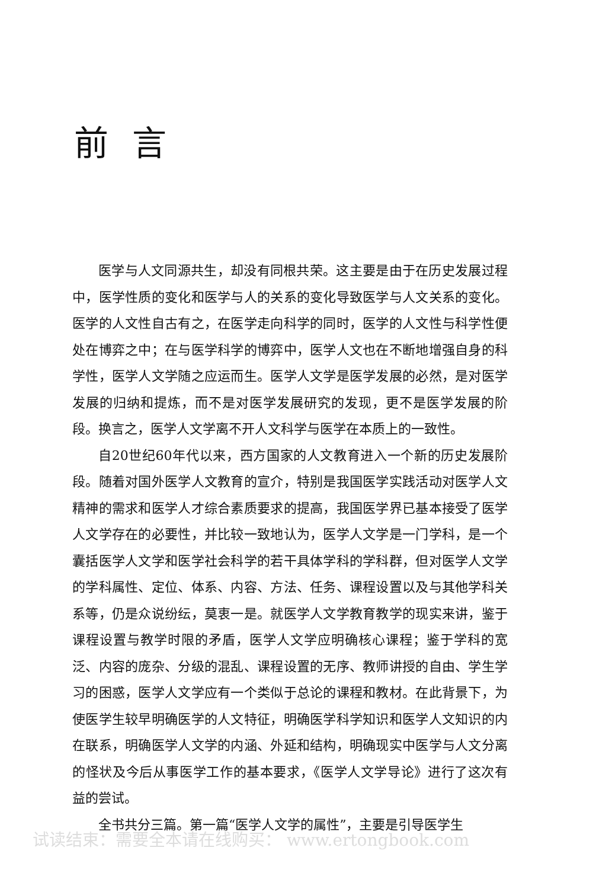前言
医学与人文同源共生，却没有同根共荣。这主要是由于在历史发展过程中，医学性质的变化和医学与人的关系的变化导致医学与人文关系的变化。医学的人文性自古有之，在医学走向科学的同时，医学的人文性与科学性便处在博弈之中；在与医学科学的博弈中，医学人文也在不断地增强自身的科学性，医学人文学随之应运而生。医学人文学是医学发展的必然，是对医学发展的归纳和提炼，而不是对医学发展研究的发现，更不是医学发展的阶段。换言之，医学人文学离不开人文科学与医学在本质上的一致性。
自20世纪60年代以来，西方国家的人文教育进入一个新的历史发展阶段。随着对国外医学人文教育的宣介，特别是我国医学实践活动对医学人文精神的需求和医学人才综合素质要求的提高，我国医学界已基本接受了医学人文学存在的必要性，并比较一致地认为，医学人文学是一门学科，是一个囊括医学人文学和医学社会科学的若干具体学科的学科群，但对医学人文学的学科属性、定位、体系、内容、方法、任务、课程设置以及与其他学科关系等，仍是众说纷纭，莫衷一是。就医学人文学教育教学的现实来讲，鉴于课程设置与教学时限的矛盾，医学人文学应明确核心课程；鉴于学科的宽泛、内容的庞杂、分级的混乱、课程设置的无序、教师讲授的自由、学生学习的困惑，医学人文学应有一个类似于总论的课程和教材。在此背景下，为使医学生较早明确医学的人文特征，明确医学科学知识和医学人文知识的内在联系，明确医学人文学的内涵、外延和结构，明确现实中医学与人文分离的怪状及今后从事医学工作的基本要求，《医学人文学导论》进行了这次有益的尝试。
全书共分三篇。第一篇“医学人文学的属性”，主要是引导医学生
试读结束：需要全本请在线购买： www.ertongbook.com